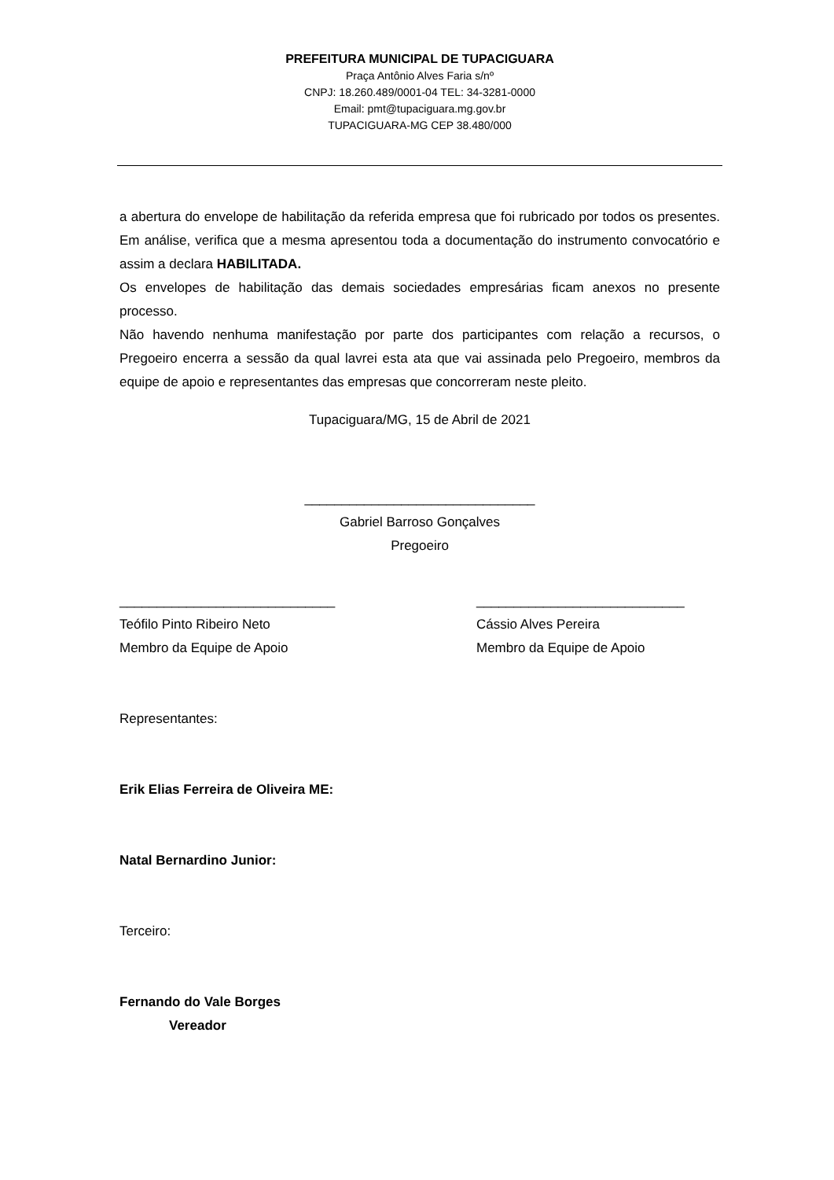PREFEITURA MUNICIPAL DE TUPACIGUARA
Praça Antônio Alves Faria s/nº
CNPJ: 18.260.489/0001-04 TEL: 34-3281-0000
Email: pmt@tupaciguara.mg.gov.br
TUPACIGUARA-MG CEP 38.480/000
a abertura do envelope de habilitação da referida empresa que foi rubricado por todos os presentes. Em análise, verifica que a mesma apresentou toda a documentação do instrumento convocatório e assim a declara HABILITADA.
Os envelopes de habilitação das demais sociedades empresárias ficam anexos no presente processo.
Não havendo nenhuma manifestação por parte dos participantes com relação a recursos, o Pregoeiro encerra a sessão da qual lavrei esta ata que vai assinada pelo Pregoeiro, membros da equipe de apoio e representantes das empresas que concorreram neste pleito.
Tupaciguara/MG, 15 de Abril de 2021
_______________________________
Gabriel Barroso Gonçalves
Pregoeiro
_____________________________
Teófilo Pinto Ribeiro Neto
Membro da Equipe de Apoio
____________________________
Cássio Alves Pereira
Membro da Equipe de Apoio
Representantes:
Erik Elias Ferreira de Oliveira ME:
Natal Bernardino Junior:
Terceiro:
Fernando do Vale Borges
Vereador